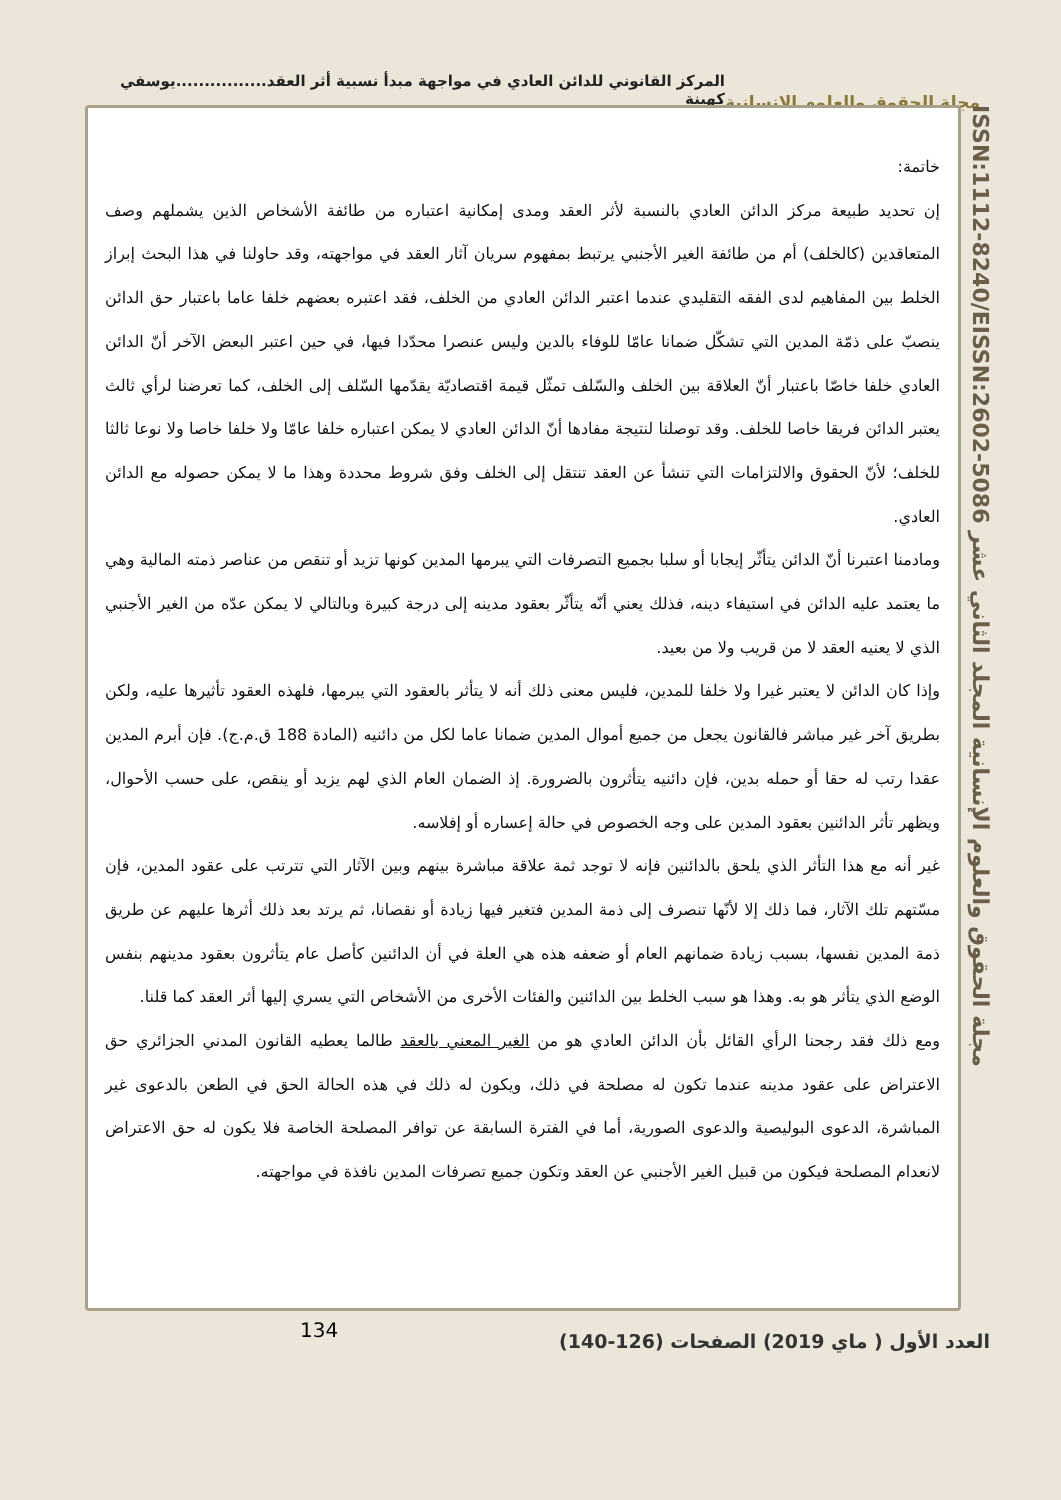المركز القانوني للدائن العادي في مواجهة مبدأ نسبية أثر العقد................يوسفي كهينة
مجلة الحقوق والعلوم الانسانية
ISSN:1112-8240/EISSN:2602-5086 مجلة الحقوق والعلوم الإنسانية المجلد الثاني عشر
خاتمة:
إن تحديد طبيعة مركز الدائن العادي بالنسبة لأثر العقد ومدى إمكانية اعتباره من طائفة الأشخاص الذين يشملهم وصف المتعاقدين (كالخلف) أم من طائفة الغير الأجنبي يرتبط بمفهوم سريان آثار العقد في مواجهته، وقد حاولنا في هذا البحث إبراز الخلط بين المفاهيم لدى الفقه التقليدي عندما اعتبر الدائن العادي من الخلف، فقد اعتبره بعضهم خلفا عاما باعتبار حق الدائن ينصبّ على ذمّة المدين التي تشكّل ضمانا عامّا للوفاء بالدين وليس عنصرا محدّدا فيها، في حين اعتبر البعض الآخر أنّ الدائن العادي خلفا خاصّا باعتبار أنّ العلاقة بين الخلف والسّلف تمثّل قيمة اقتصاديّة يقدّمها السّلف إلى الخلف، كما تعرضنا لرأي ثالث يعتبر الدائن فريقا خاصا للخلف. وقد توصلنا لنتيجة مفادها أنّ الدائن العادي لا يمكن اعتباره خلفا عامّا ولا خلفا خاصا ولا نوعا ثالثا للخلف؛ لأنّ الحقوق والالتزامات التي تنشأ عن العقد تنتقل إلى الخلف وفق شروط محددة وهذا ما لا يمكن حصوله مع الدائن العادي.
ومادمنا اعتبرنا أنّ الدائن يتأثّر إيجابا أو سلبا بجميع التصرفات التي يبرمها المدين كونها تزيد أو تنقص من عناصر ذمته المالية وهي ما يعتمد عليه الدائن في استيفاء دينه، فذلك يعني أنّه يتأثّر بعقود مدينه إلى درجة كبيرة وبالتالي لا يمكن عدّه من الغير الأجنبي الذي لا يعنيه العقد لا من قريب ولا من بعيد.
وإذا كان الدائن لا يعتبر غيرا ولا خلفا للمدين، فليس معنى ذلك أنه لا يتأثر بالعقود التي يبرمها، فلهذه العقود تأثيرها عليه، ولكن بطريق آخر غير مباشر فالقانون يجعل من جميع أموال المدين ضمانا عاما لكل من دائنيه (المادة 188 ق.م.ج). فإن أبرم المدين عقدا رتب له حقا أو حمله بدين، فإن دائنيه يتأثرون بالضرورة. إذ الضمان العام الذي لهم يزيد أو ينقص، على حسب الأحوال، ويظهر تأثر الدائنين بعقود المدين على وجه الخصوص في حالة إعساره أو إفلاسه.
غير أنه مع هذا التأثر الذي يلحق بالدائنين فإنه لا توجد ثمة علاقة مباشرة بينهم وبين الآثار التي تترتب على عقود المدين، فإن مسّتهم تلك الآثار، فما ذلك إلا لأنّها تنصرف إلى ذمة المدين فتغير فيها زيادة أو نقصانا، ثم يرتد بعد ذلك أثرها عليهم عن طريق ذمة المدين نفسها، بسبب زيادة ضمانهم العام أو ضعفه هذه هي العلة في أن الدائنين كأصل عام يتأثرون بعقود مدينهم بنفس الوضع الذي يتأثر هو به. وهذا هو سبب الخلط بين الدائنين والفئات الأخرى من الأشخاص التي يسري إليها أثر العقد كما قلنا.
ومع ذلك فقد رجحنا الرأي القائل بأن الدائن العادي هو من الغير المعني بالعقد طالما يعطيه القانون المدني الجزائري حق الاعتراض على عقود مدينه عندما تكون له مصلحة في ذلك، ويكون له ذلك في هذه الحالة الحق في الطعن بالدعوى غير المباشرة، الدعوى البوليصية والدعوى الصورية، أما في الفترة السابقة عن توافر المصلحة الخاصة فلا يكون له حق الاعتراض لانعدام المصلحة فيكون من قبيل الغير الأجنبي عن العقد وتكون جميع تصرفات المدين نافذة في مواجهته.
134
العدد الأول ( ماي 2019) الصفحات (126-140)